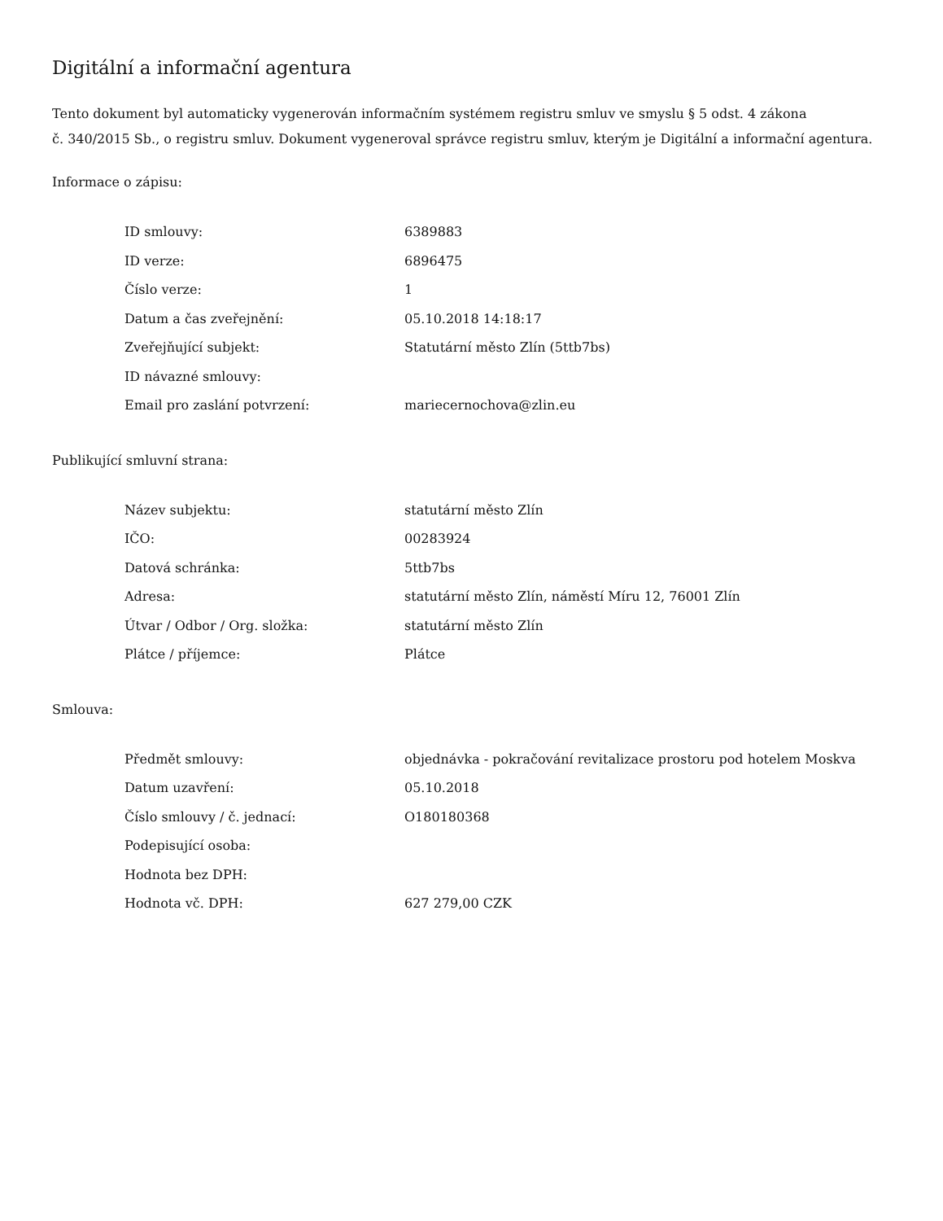Digitální a informační agentura
Tento dokument byl automaticky vygenerován informačním systémem registru smluv ve smyslu § 5 odst. 4 zákona
č. 340/2015 Sb., o registru smluv. Dokument vygeneroval správce registru smluv, kterým je Digitální a informační agentura.
Informace o zápisu:
| ID smlouvy: | 6389883 |
| ID verze: | 6896475 |
| Číslo verze: | 1 |
| Datum a čas zveřejnění: | 05.10.2018 14:18:17 |
| Zveřejňující subjekt: | Statutární město Zlín (5ttb7bs) |
| ID návazné smlouvy: | |
| Email pro zaslání potvrzení: | mariecernochova@zlin.eu |
Publikující smluvní strana:
| Název subjektu: | statutární město Zlín |
| IČO: | 00283924 |
| Datová schránka: | 5ttb7bs |
| Adresa: | statutární město Zlín, náměstí Míru 12, 76001 Zlín |
| Útvar / Odbor / Org. složka: | statutární město Zlín |
| Plátce / příjemce: | Plátce |
Smlouva:
| Předmět smlouvy: | objednávka - pokračování revitalizace prostoru pod hotelem Moskva |
| Datum uzavření: | 05.10.2018 |
| Číslo smlouvy / č. jednací: | O180180368 |
| Podepisující osoba: | |
| Hodnota bez DPH: | |
| Hodnota vč. DPH: | 627 279,00 CZK |